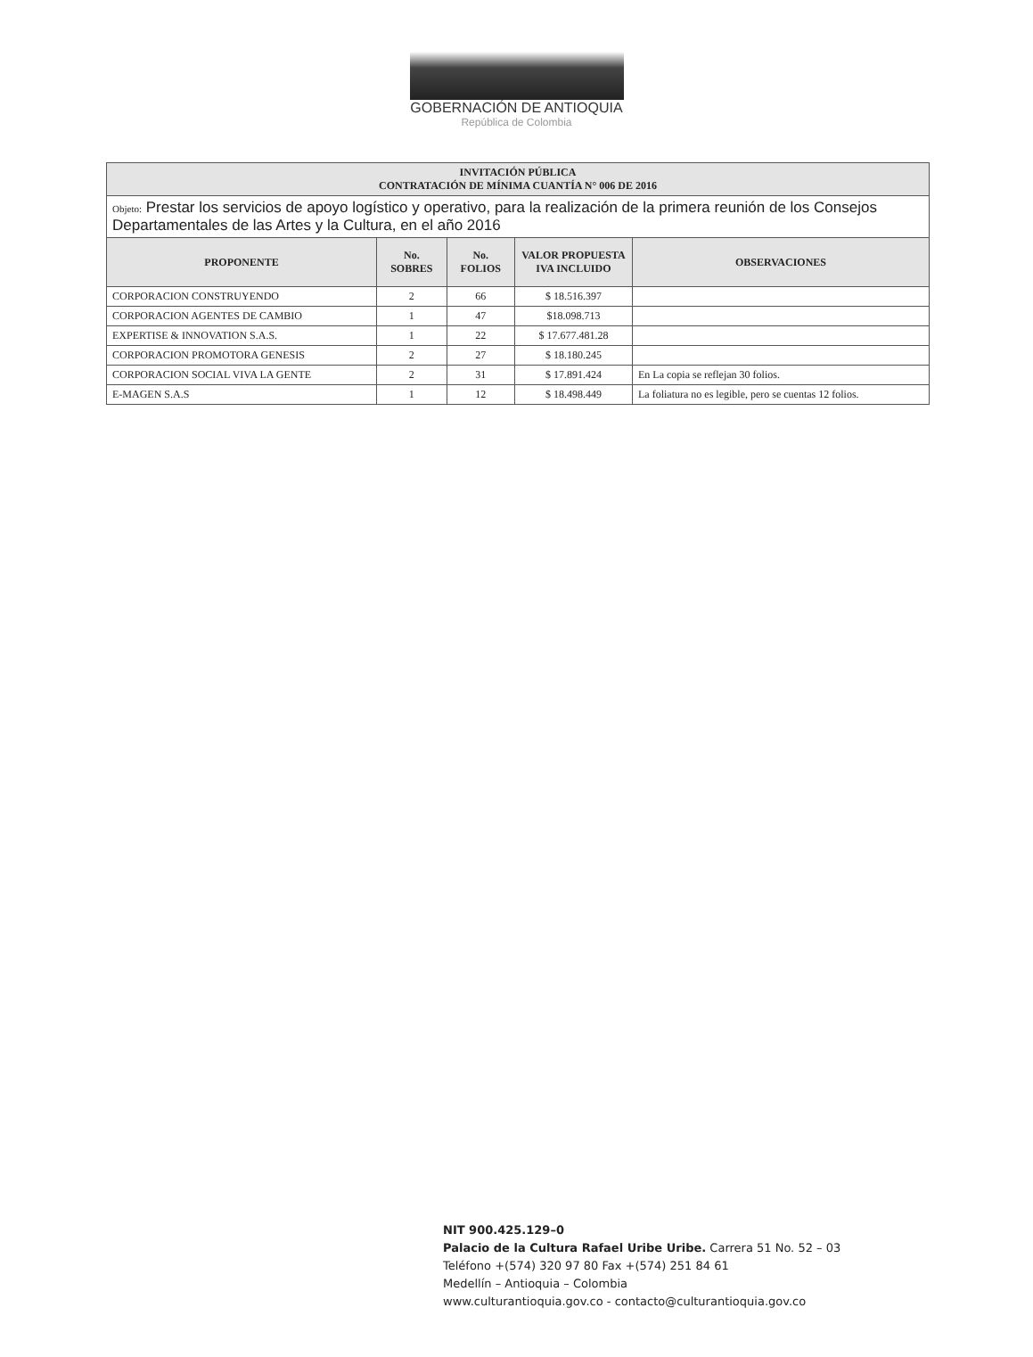GOBERNACIÓN DE ANTIOQUIA
República de Colombia
| INVITACIÓN PÚBLICA CONTRATACIÓN DE MÍNIMA CUANTÍA N° 006 DE 2016 | | | | |
| --- | --- | --- | --- | --- |
| Objeto: Prestar los servicios de apoyo logístico y operativo, para la realización de la primera reunión de los Consejos Departamentales de las Artes y la Cultura, en el año 2016 | | | | |
| PROPONENTE | No. SOBRES | No. FOLIOS | VALOR PROPUESTA IVA INCLUIDO | OBSERVACIONES |
| CORPORACION CONSTRUYENDO | 2 | 66 | $ 18.516.397 | |
| CORPORACION AGENTES DE CAMBIO | 1 | 47 | $18.098.713 | |
| EXPERTISE & INNOVATION S.A.S. | 1 | 22 | $ 17.677.481.28 | |
| CORPORACION PROMOTORA GENESIS | 2 | 27 | $ 18.180.245 | |
| CORPORACION SOCIAL VIVA LA GENTE | 2 | 31 | $ 17.891.424 | En La copia se reflejan 30 folios. |
| E-MAGEN S.A.S | 1 | 12 | $ 18.498.449 | La foliatura no es legible, pero se cuentas 12 folios. |
NIT 900.425.129–0
Palacio de la Cultura Rafael Uribe Uribe. Carrera 51 No. 52 – 03
Teléfono +(574) 320 97 80 Fax +(574) 251 84 61
Medellín – Antioquia – Colombia
www.culturantioquia.gov.co - contacto@culturantioquia.gov.co